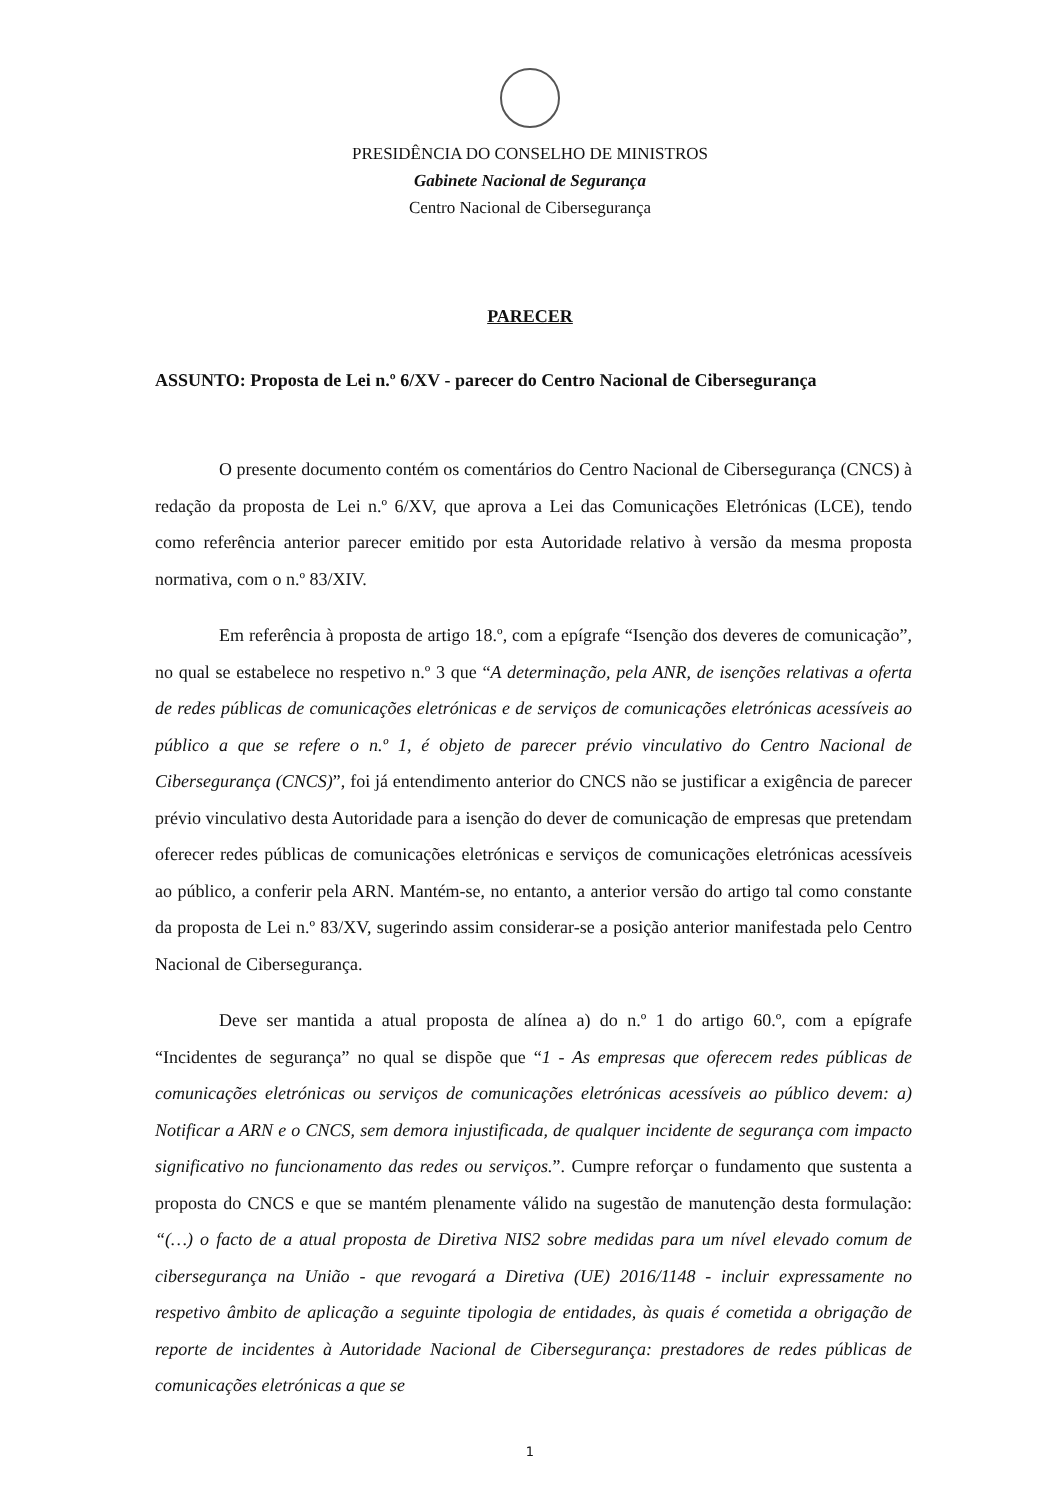PRESIDÊNCIA DO CONSELHO DE MINISTROS
Gabinete Nacional de Segurança
Centro Nacional de Cibersegurança
PARECER
ASSUNTO: Proposta de Lei n.º 6/XV - parecer do Centro Nacional de Cibersegurança
O presente documento contém os comentários do Centro Nacional de Cibersegurança (CNCS) à redação da proposta de Lei n.º 6/XV, que aprova a Lei das Comunicações Eletrónicas (LCE), tendo como referência anterior parecer emitido por esta Autoridade relativo à versão da mesma proposta normativa, com o n.º 83/XIV.
Em referência à proposta de artigo 18.º, com a epígrafe “Isenção dos deveres de comunicação”, no qual se estabelece no respetivo n.º 3 que “A determinação, pela ANR, de isenções relativas a oferta de redes públicas de comunicações eletrónicas e de serviços de comunicações eletrónicas acessíveis ao público a que se refere o n.º 1, é objeto de parecer prévio vinculativo do Centro Nacional de Cibersegurança (CNCS)”, foi já entendimento anterior do CNCS não se justificar a exigência de parecer prévio vinculativo desta Autoridade para a isenção do dever de comunicação de empresas que pretendam oferecer redes públicas de comunicações eletrónicas e serviços de comunicações eletrónicas acessíveis ao público, a conferir pela ARN. Mantém-se, no entanto, a anterior versão do artigo tal como constante da proposta de Lei n.º 83/XV, sugerindo assim considerar-se a posição anterior manifestada pelo Centro Nacional de Cibersegurança.
Deve ser mantida a atual proposta de alínea a) do n.º 1 do artigo 60.º, com a epígrafe “Incidentes de segurança” no qual se dispõe que “1 - As empresas que oferecem redes públicas de comunicações eletrónicas ou serviços de comunicações eletrónicas acessíveis ao público devem: a) Notificar a ARN e o CNCS, sem demora injustificada, de qualquer incidente de segurança com impacto significativo no funcionamento das redes ou serviços.”. Cumpre reforçar o fundamento que sustenta a proposta do CNCS e que se mantém plenamente válido na sugestão de manutenção desta formulação: “(…) o facto de a atual proposta de Diretiva NIS2 sobre medidas para um nível elevado comum de cibersegurança na União - que revogará a Diretiva (UE) 2016/1148 - incluir expressamente no respetivo âmbito de aplicação a seguinte tipologia de entidades, às quais é cometida a obrigação de reporte de incidentes à Autoridade Nacional de Cibersegurança: prestadores de redes públicas de comunicações eletrónicas a que se
1